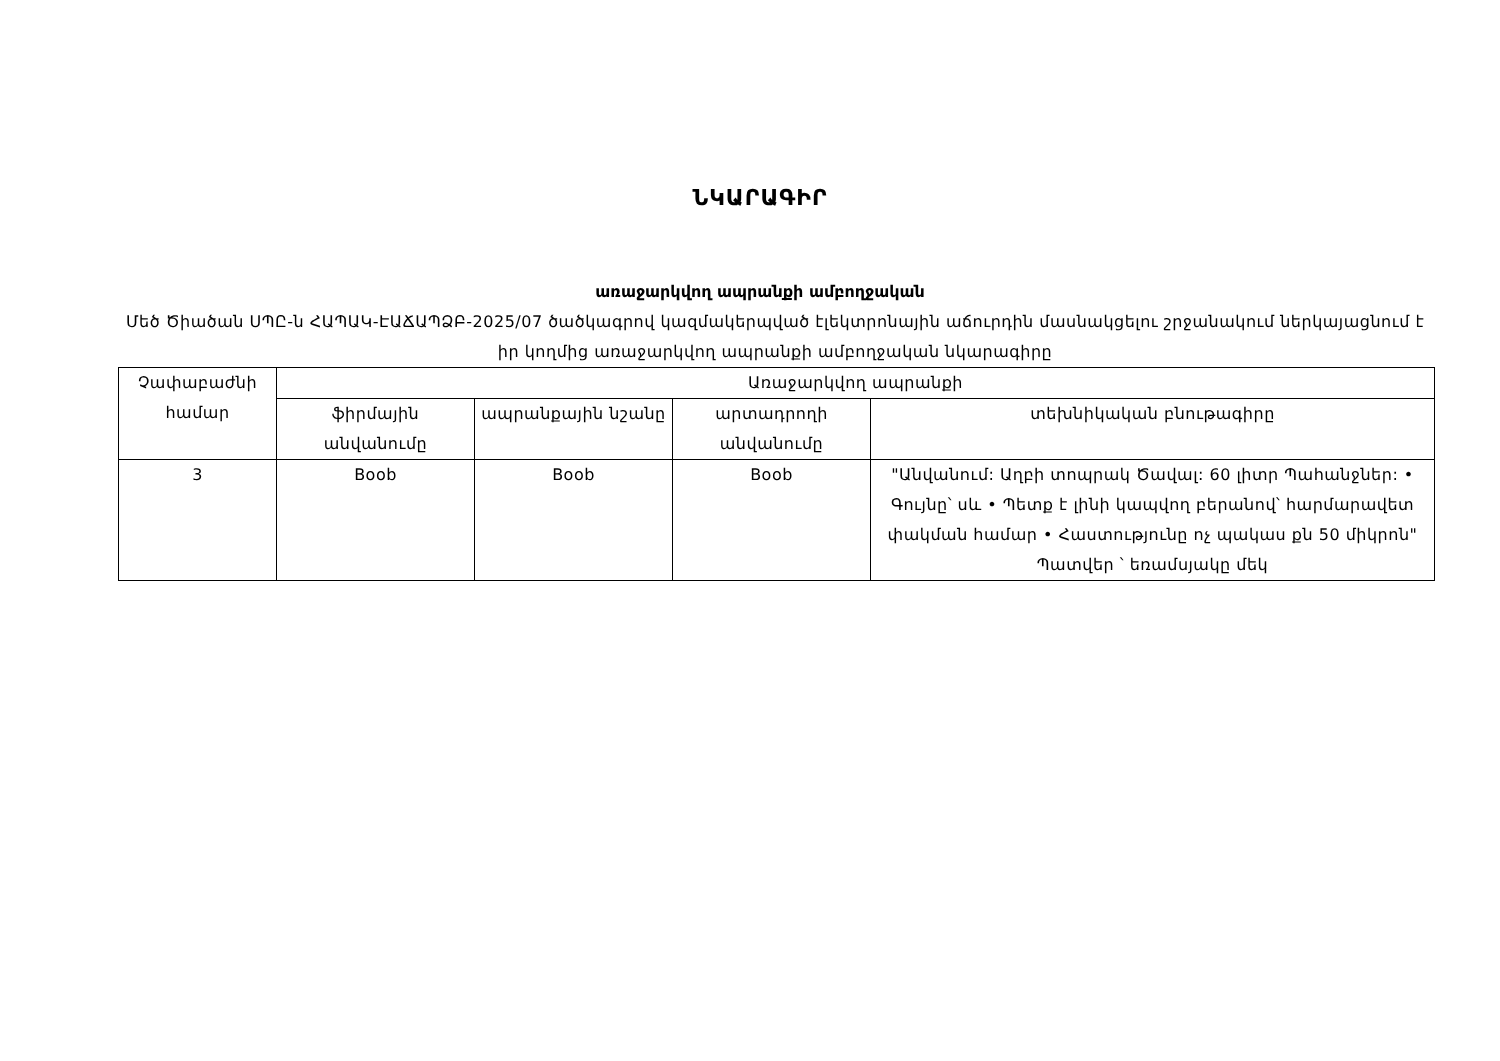ՆԿԱՐԱԳԻՐ
առաջարկվող ապրանքի ամբողջական
Մեծ Ծիածան ՍՊԸ-ն ՀԱՊԱԿ-ԷԱՃԱՊՁԲ-2025/07 ծածկագրով կազմակերպված էլեկտրոնային աճուրդին մասնակցելու շրջանակում ներկայացնում է իր կողմից առաջարկվող ապրանքի ամբողջական նկարագիրը
| Չափաբաժնի համար | Առաջարկվող ապրանքի | | | |
| --- | --- | --- | --- | --- |
| | ֆիրմային անվանումը | ապրանքային նշանը | արտադրողի անվանումը | տեխնիկական բնութագիրը |
| 3 | Boob | Boob | Boob | "Անվանում: Աղբի տոպրակ Ծավալ: 60 լիտր Պահանջներ: • Գույնը՝ սև • Պետք է լինի կապվող բերանով՝ հարմարավետ փակման համար • Հաստությունը ոչ պակաս քն 50 միկրոն" Պատվեր ՝ եռամսյակը մեկ |